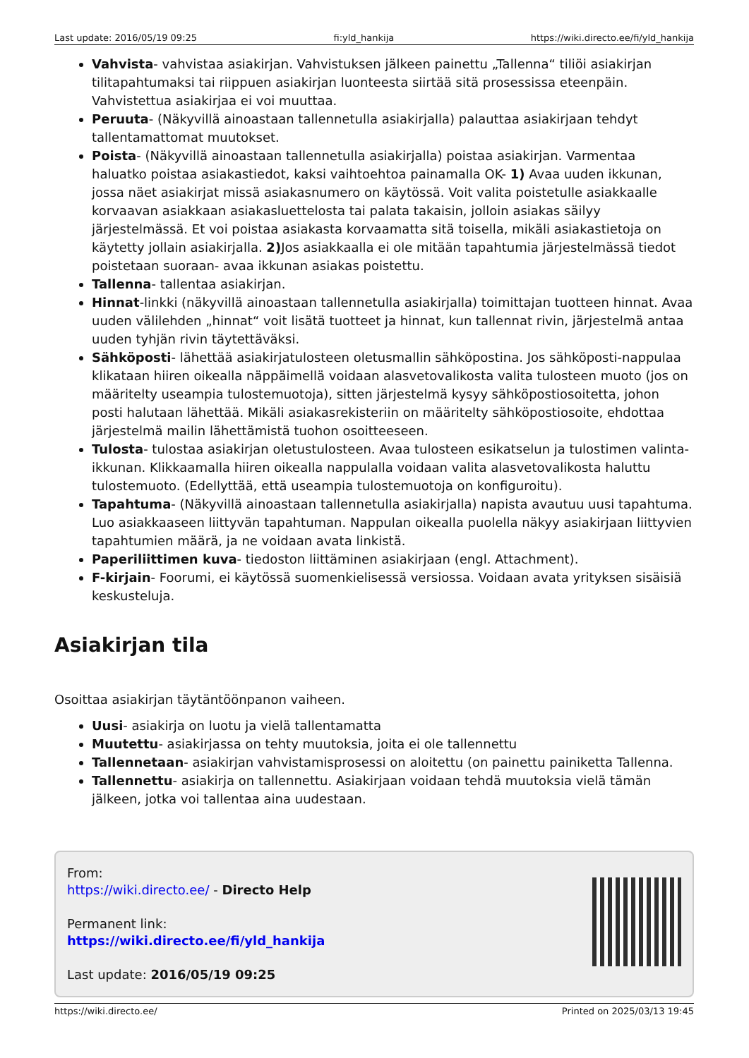Last update: 2016/05/19 09:25 fi:yld_hankija https://wiki.directo.ee/fi/yld_hankija
Vahvista- vahvistaa asiakirjan. Vahvistuksen jälkeen painettu „Tallenna“ tiliöi asiakirjan tilitapahtumaksi tai riippuen asiakirjan luonteesta siirtää sitä prosessissa eteenpäin. Vahvistettua asiakirjaa ei voi muuttaa.
Peruuta- (Näkyvillä ainoastaan tallennetulla asiakirjalla) palauttaa asiakirjaan tehdyt tallentamattomat muutokset.
Poista- (Näkyvillä ainoastaan tallennetulla asiakirjalla) poistaa asiakirjan. Varmentaa haluatko poistaa asiakastiedot, kaksi vaihtoehtoa painamalla OK- 1) Avaa uuden ikkunan, jossa näet asiakirjat missä asiakasnumero on käytössä. Voit valita poistetulle asiakkaalle korvaavan asiakkaan asiakasluettelosta tai palata takaisin, jolloin asiakas säilyy järjestelmässä. Et voi poistaa asiakasta korvaamatta sitä toisella, mikäli asiakastietoja on käytetty jollain asiakirjalla. 2) Jos asiakkaalla ei ole mitään tapahtumia järjestelmässä tiedot poistetaan suoraan- avaa ikkunan asiakas poistettu.
Tallenna- tallentaa asiakirjan.
Hinnat-linkki (näkyvillä ainoastaan tallennetulla asiakirjalla) toimittajan tuotteen hinnat. Avaa uuden välilehden „hinnat“ voit lisätä tuotteet ja hinnat, kun tallennat rivin, järjestelmä antaa uuden tyhjän rivin täytettäväksi.
Sähköposti- lähettää asiakirjatulosteen oletusmallin sähköpostina. Jos sähköposti-nappulaa klikataan hiiren oikealla näppäimellä voidaan alasvetovalikosta valita tulosteen muoto (jos on määritelty useampia tulostemuotoja), sitten järjestelmä kysyy sähköpostiosoitetta, johon posti halutaan lähettää. Mikäli asiakasrekisteriin on määritelty sähköpostiosoite, ehdottaa järjestelmä mailin lähettämistä tuohon osoitteeseen.
Tulosta- tulostaa asiakirjan oletustulosteen. Avaa tulosteen esikatselun ja tulostimen valinta-ikkunan. Klikkaamalla hiiren oikealla nappulalla voidaan valita alasvetovalikosta haluttu tulostemuoto. (Edellyttää, että useampia tulostemuotoja on konfiguroitu).
Tapahtuma- (Näkyvillä ainoastaan tallennetulla asiakirjalla) napista avautuu uusi tapahtuma. Luo asiakkaaseen liittyvän tapahtuman. Nappulan oikealla puolella näkyy asiakirjaan liittyvien tapahtumien määrä, ja ne voidaan avata linkistä.
Paperiliittimen kuva- tiedoston liittäminen asiakirjaan (engl. Attachment).
F-kirjain- Foorumi, ei käytössä suomenkielisessä versiossa. Voidaan avata yrityksen sisäisiä keskusteluja.
Asiakirjan tila
Osoittaa asiakirjan täytäntöönpanon vaiheen.
Uusi- asiakirja on luotu ja vielä tallentamatta
Muutettu- asiakirjassa on tehty muutoksia, joita ei ole tallennettu
Tallennetaan- asiakirjan vahvistamisprosessi on aloitettu (on painettu painiketta Tallenna.
Tallennettu- asiakirja on tallennettu. Asiakirjaan voidaan tehdä muutoksia vielä tämän jälkeen, jotka voi tallentaa aina uudestaan.
From:
https://wiki.directo.ee/ - Directo Help
Permanent link:
https://wiki.directo.ee/fi/yld_hankija
Last update: 2016/05/19 09:25
https://wiki.directo.ee/ Printed on 2025/03/13 19:45